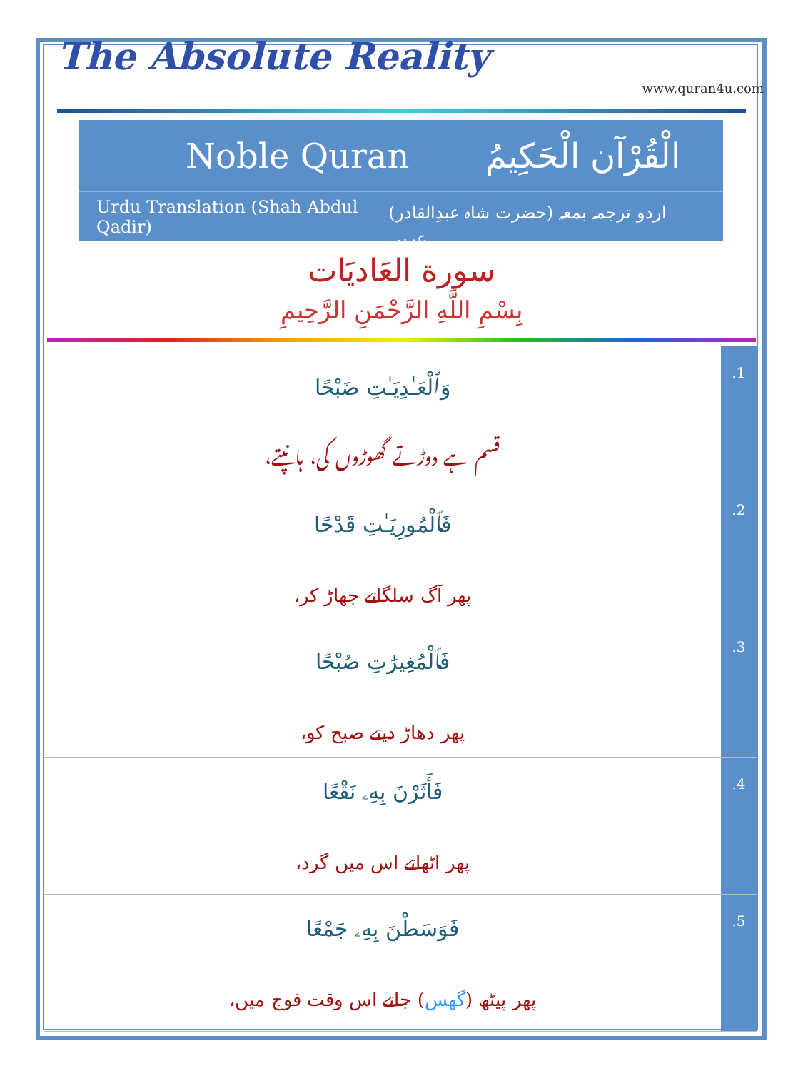The Absolute Reality
www.quran4u.com
Noble Quran الْقُرْآن الْحَكِيمُ
Urdu Translation (Shah Abdul Qadir) (حضرت شاہ عبدِالقادر) اردو ترجمہ بمعہ عربی
سورة العَاديَات
بِسْمِ اللَّهِ الرَّحْمَنِ الرَّحِيمِ
| وَٱلْعَـٰدِيَـٰتِ ضَبْحًا قسم ہے دوڑتے گھوڑوں کی، ہانپتے، | .1 |
| فَٱلْمُورِيَـٰتِ قَدْحًا پھر آگ سلگاتے جھاڑ کر، | .2 |
| فَٱلْمُغِيرَٰتِ صُبْحًا پھر دھاڑ دیتے صبح کو، | .3 |
| فَأَثَرْنَ بِهِۦ نَقْعًا پھر اٹھاتے اس میں گرد، | .4 |
| فَوَسَطْنَ بِهِۦ جَمْعًا پھر پیٹھ ( گھس ) جاتے اس وقت فوج میں، | .5 |